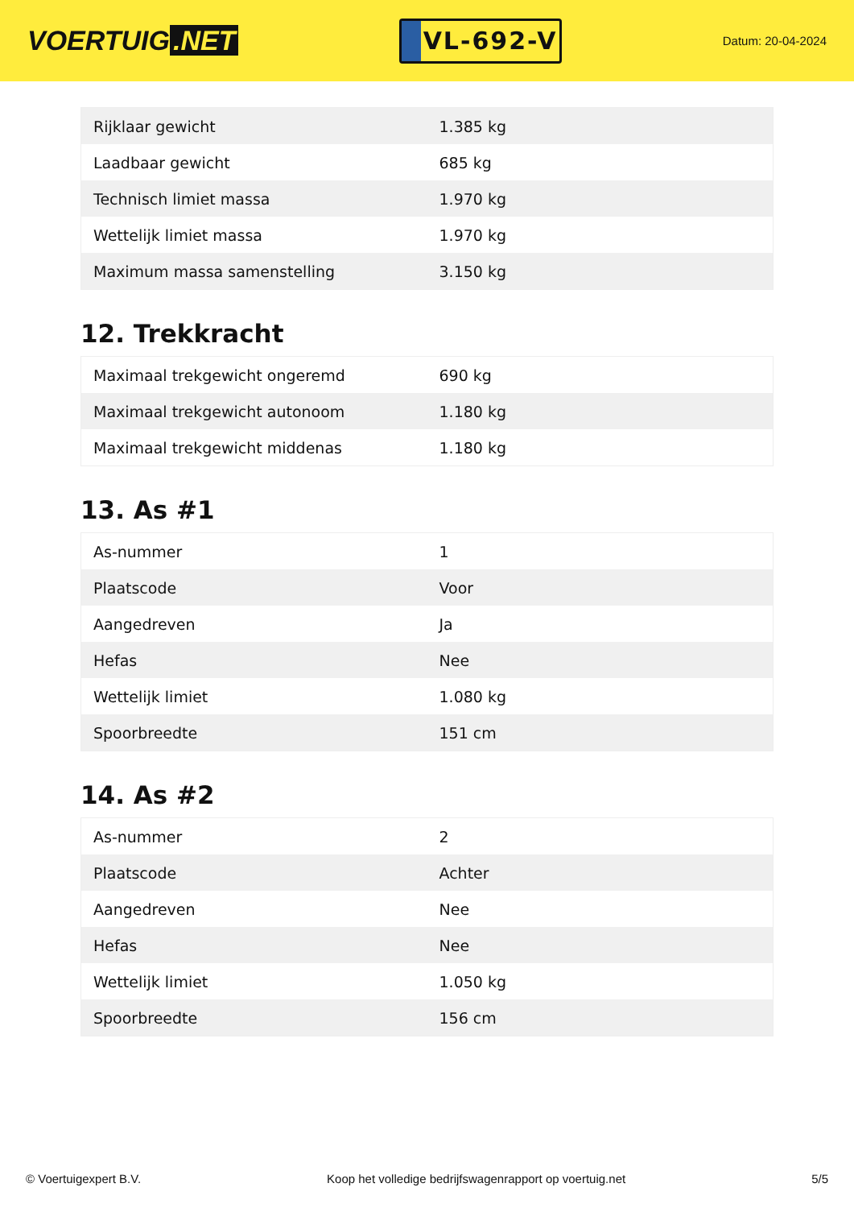VOERTUIG.NET
VL-692-V
Datum: 20-04-2024
| Rijklaar gewicht | 1.385 kg |
| Laadbaar gewicht | 685 kg |
| Technisch limiet massa | 1.970 kg |
| Wettelijk limiet massa | 1.970 kg |
| Maximum massa samenstelling | 3.150 kg |
12. Trekkracht
| Maximaal trekgewicht ongeremd | 690 kg |
| Maximaal trekgewicht autonoom | 1.180 kg |
| Maximaal trekgewicht middenas | 1.180 kg |
13. As #1
| As-nummer | 1 |
| Plaatscode | Voor |
| Aangedreven | Ja |
| Hefas | Nee |
| Wettelijk limiet | 1.080 kg |
| Spoorbreedte | 151 cm |
14. As #2
| As-nummer | 2 |
| Plaatscode | Achter |
| Aangedreven | Nee |
| Hefas | Nee |
| Wettelijk limiet | 1.050 kg |
| Spoorbreedte | 156 cm |
© Voertuigexpert B.V. Koop het volledige bedrijfswagenrapport op voertuig.net 5/5